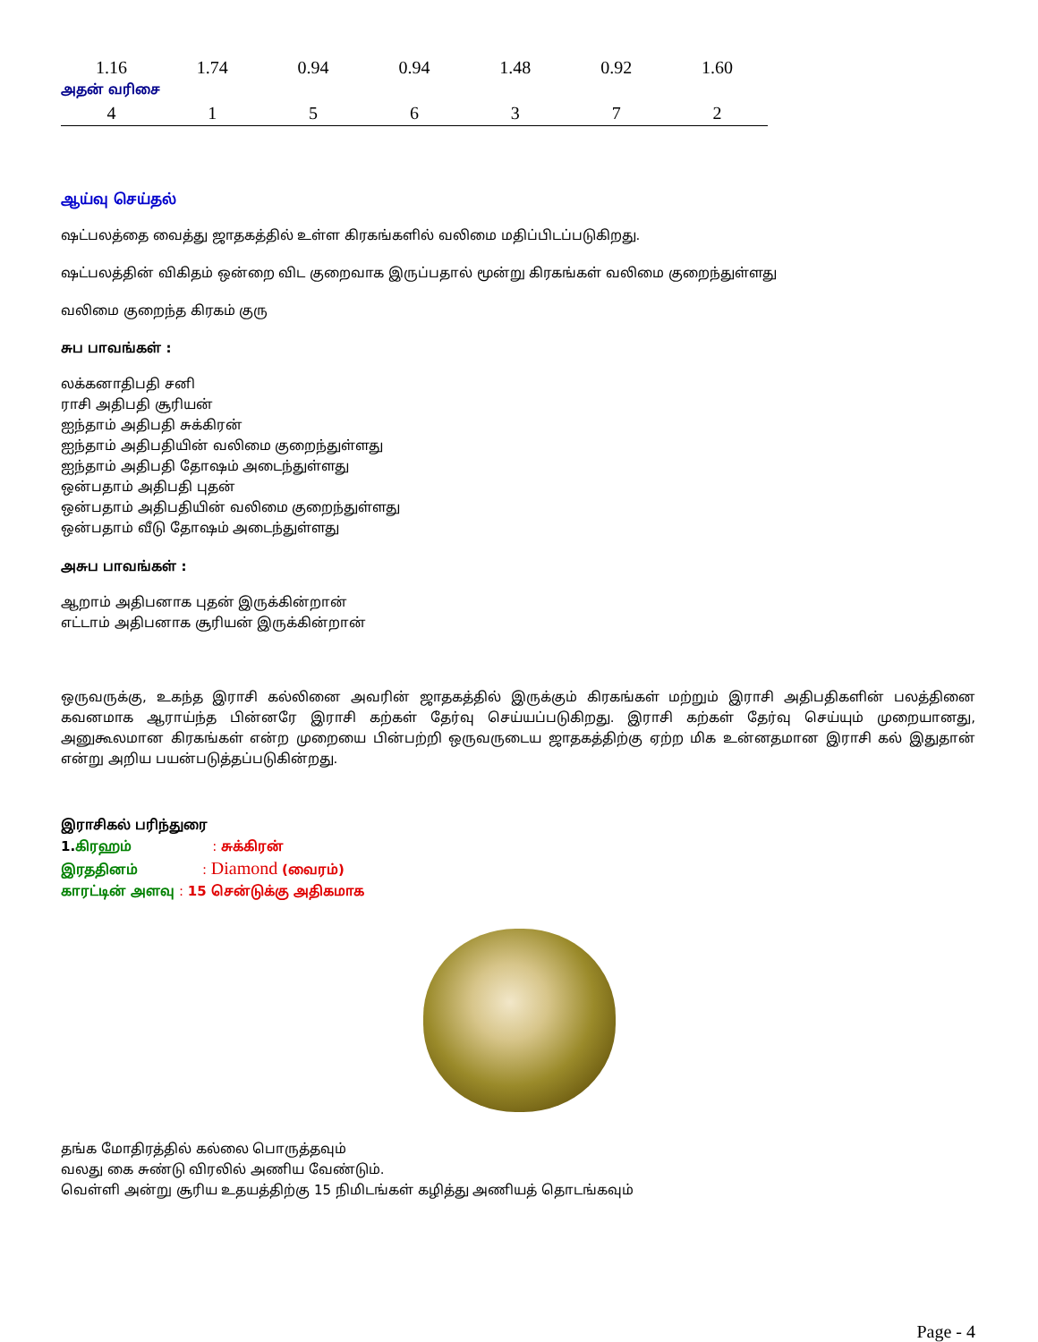| 1.16 | 1.74 | 0.94 | 0.94 | 1.48 | 0.92 | 1.60 |
| அதன் வரிசை | | | | | | |
| 4 | 1 | 5 | 6 | 3 | 7 | 2 |
ஆய்வு செய்தல்
ஷட்பலத்தை வைத்து ஜாதகத்தில் உள்ள கிரகங்களில் வலிமை மதிப்பிடப்படுகிறது.
ஷட்பலத்தின் விகிதம் ஒன்றை விட குறைவாக இருப்பதால் மூன்று கிரகங்கள் வலிமை குறைந்துள்ளது
வலிமை குறைந்த கிரகம் குரு
சுப பாவங்கள் :
லக்கனாதிபதி சனி
ராசி அதிபதி சூரியன்
ஐந்தாம் அதிபதி சுக்கிரன்
ஐந்தாம் அதிபதியின் வலிமை குறைந்துள்ளது
ஐந்தாம் அதிபதி தோஷம் அடைந்துள்ளது
ஒன்பதாம் அதிபதி புதன்
ஒன்பதாம் அதிபதியின் வலிமை குறைந்துள்ளது
ஒன்பதாம் வீடு தோஷம் அடைந்துள்ளது
அசுப பாவங்கள் :
ஆறாம் அதிபனாக புதன் இருக்கின்றான்
எட்டாம் அதிபனாக சூரியன் இருக்கின்றான்
ஒருவருக்கு, உகந்த இராசி கல்லினை அவரின் ஜாதகத்தில் இருக்கும் கிரகங்கள் மற்றும் இராசி அதிபதிகளின் பலத்தினை கவனமாக ஆராய்ந்த பின்னரே இராசி கற்கள் தேர்வு செய்யப்படுகிறது. இராசி கற்கள் தேர்வு செய்யும் முறையானது, அனுகூலமான கிரகங்கள் என்ற முறையை பின்பற்றி ஒருவருடைய ஜாதகத்திற்கு ஏற்ற மிக உன்னதமான இராசி கல் இதுதான் என்று அறிய பயன்படுத்தப்படுகின்றது.
இராசிகல் பரிந்துரை
1. கிரஹம் : சுக்கிரன்
இரததினம் : Diamond (வைரம்)
காரட்டின் அளவு : 15 சென்டுக்கு அதிகமாக
தங்க மோதிரத்தில் கல்லை பொருத்தவும்
வலது கை சுண்டு விரலில் அணிய வேண்டும்.
வெள்ளி அன்று சூரிய உதயத்திற்கு 15 நிமிடங்கள் கழித்து அணியத் தொடங்கவும்
Page - 4